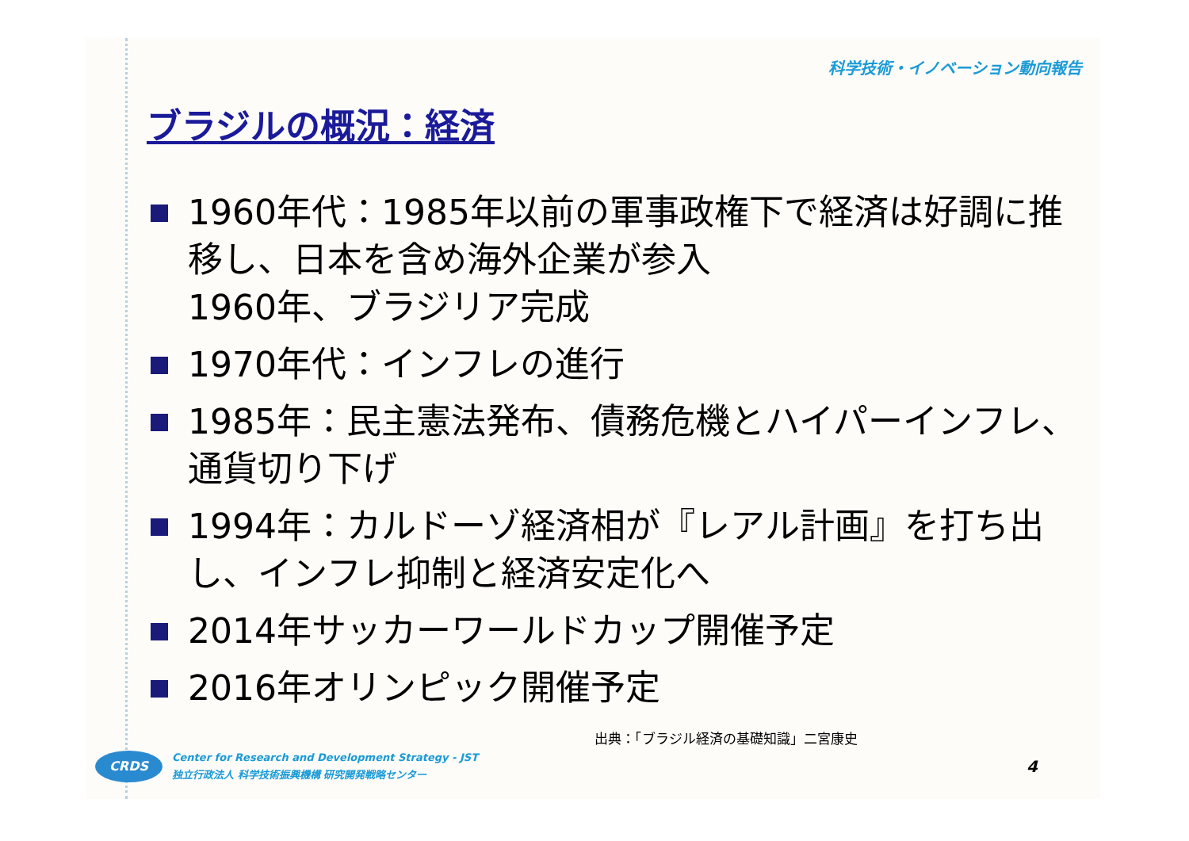科学技術・イノベーション動向報告
ブラジルの概況：経済
1960年代：1985年以前の軍事政権下で経済は好調に推移し、日本を含め海外企業が参入
1960年、ブラジリア完成
1970年代：インフレの進行
1985年：民主憲法発布、債務危機とハイパーインフレ、通貨切り下げ
1994年：カルドーゾ経済相が『レアル計画』を打ち出し、インフレ抑制と経済安定化へ
2014年サッカーワールドカップ開催予定
2016年オリンピック開催予定
出典：「ブラジル経済の基礎知識」二宮康史
CRDS
Center for Research and Development Strategy - JST
独立行政法人 科学技術振興機構 研究開発戦略センター
4